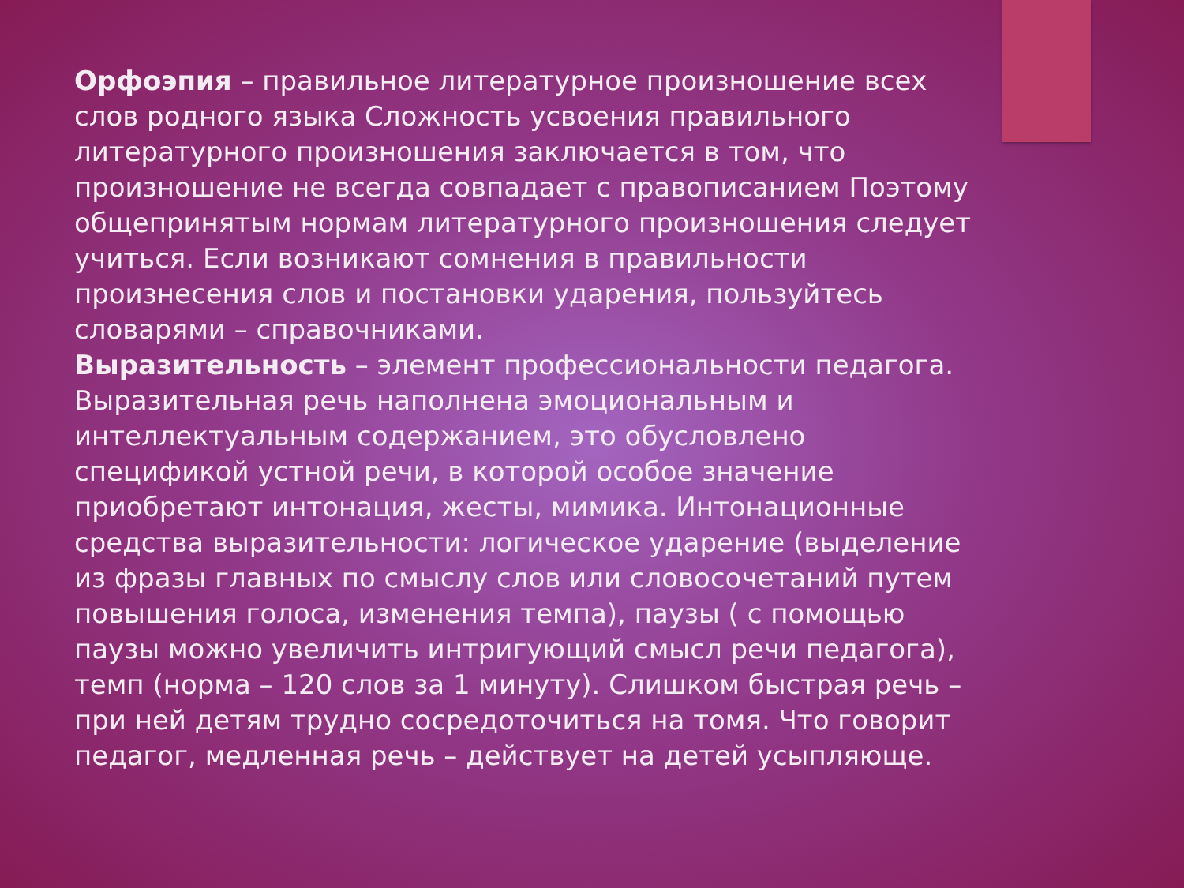Орфоэпия – правильное литературное произношение всех слов родного языка Сложность усвоения правильного литературного произношения заключается в том, что произношение не всегда совпадает с правописанием Поэтому общепринятым нормам литературного произношения следует учиться. Если возникают сомнения в правильности произнесения слов и постановки ударения, пользуйтесь словарями – справочниками.
Выразительность – элемент профессиональности педагога. Выразительная речь наполнена эмоциональным и интеллектуальным содержанием, это обусловлено спецификой устной речи, в которой особое значение приобретают интонация, жесты, мимика. Интонационные средства выразительности: логическое ударение (выделение из фразы главных по смыслу слов или словосочетаний путем повышения голоса, изменения темпа), паузы ( с помощью паузы можно увеличить интригующий смысл речи педагога), темп (норма – 120 слов за 1 минуту). Слишком быстрая речь – при ней детям трудно сосредоточиться на томя. Что говорит педагог, медленная речь – действует на детей усыпляюще.